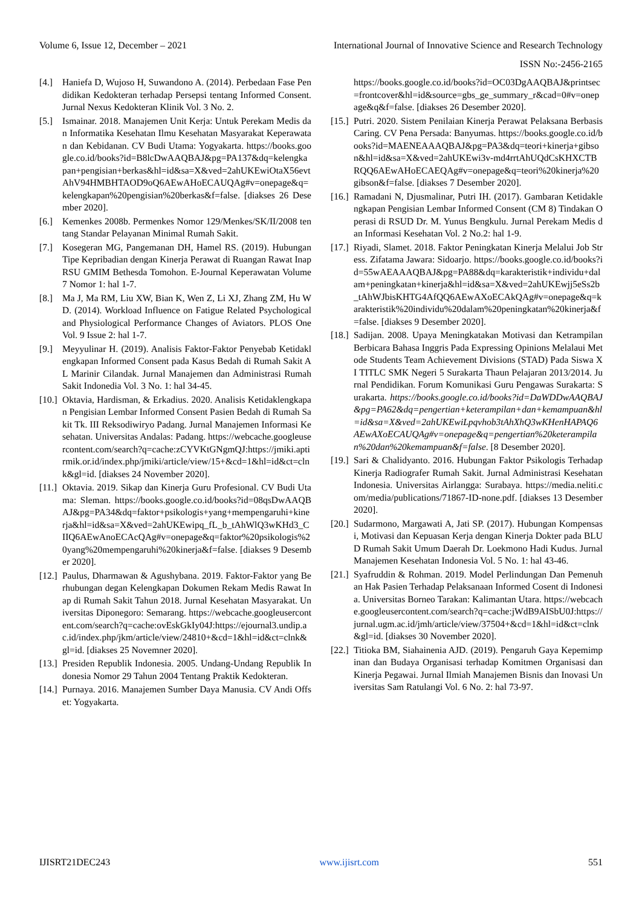Volume 6, Issue 12, December – 2021 International Journal of Innovative Science and Research Technology
ISSN No:-2456-2165
[4.] Haniefa D, Wujoso H, Suwandono A. (2014). Perbedaan Fase Pendidikan Kedokteran terhadap Persepsi tentang Informed Consent. Jurnal Nexus Kedokteran Klinik Vol. 3 No. 2.
[5.] Ismainar. 2018. Manajemen Unit Kerja: Untuk Perekam Medis dan Informatika Kesehatan Ilmu Kesehatan Masyarakat Keperawatan dan Kebidanan. CV Budi Utama: Yogyakarta. https://books.google.co.id/books?id=B8lcDwAAQBAJ&pg=PA137&dq=kelengkapan+pengisian+berkas&hl=id&sa=X&ved=2ahUKEwiOtaX56evtAhV94HMBHTAOD9oQ6AEwAHoECAUQAg#v=onepage&q=kelengkapan%20pengisian%20berkas&f=false. [diakses 26 Desember 2020].
[6.] Kemenkes 2008b. Permenkes Nomor 129/Menkes/SK/II/2008 tentang Standar Pelayanan Minimal Rumah Sakit.
[7.] Kosegeran MG, Pangemanan DH, Hamel RS. (2019). Hubungan Tipe Kepribadian dengan Kinerja Perawat di Ruangan Rawat Inap RSU GMIM Bethesda Tomohon. E-Journal Keperawatan Volume 7 Nomor 1: hal 1-7.
[8.] Ma J, Ma RM, Liu XW, Bian K, Wen Z, Li XJ, Zhang ZM, Hu WD. (2014). Workload Influence on Fatigue Related Psychological and Physiological Performance Changes of Aviators. PLOS One Vol. 9 Issue 2: hal 1-7.
[9.] Meyyulinar H. (2019). Analisis Faktor-Faktor Penyebab Ketidaklengkapan Informed Consent pada Kasus Bedah di Rumah Sakit AL Marinir Cilandak. Jurnal Manajemen dan Administrasi Rumah Sakit Indonedia Vol. 3 No. 1: hal 34-45.
[10.] Oktavia, Hardisman, & Erkadius. 2020. Analisis Ketidaklengkapan Pengisian Lembar Informed Consent Pasien Bedah di Rumah Sakit Tk. III Reksodiwiryo Padang. Jurnal Manajemen Informasi Kesehatan. Universitas Andalas: Padang. https://webcache.googleusercontent.com/search?q=cache:zCYVKtGNgmQJ:https://jmiki.aptirmik.or.id/index.php/jmiki/article/view/15+&cd=1&hl=id&ct=clnk&gl=id. [diakses 24 November 2020].
[11.] Oktavia. 2019. Sikap dan Kinerja Guru Profesional. CV Budi Utama: Sleman. https://books.google.co.id/books?id=08qsDwAAQBAJ&pg=PA34&dq=faktor+psikologis+yang+mempengaruhi+kinerja&hl=id&sa=X&ved=2ahUKEwipq_fL_b_tAhWlQ3wKHd3_CIIQ6AEwAnoECAcQAg#v=onepage&q=faktor%20psikologis%20yang%20mempengaruhi%20kinerja&f=false. [diakses 9 Desember 2020].
[12.] Paulus, Dharmawan & Agushybana. 2019. Faktor-Faktor yang Berhubungan degan Kelengkapan Dokumen Rekam Medis Rawat Inap di Rumah Sakit Tahun 2018. Jurnal Kesehatan Masyarakat. Universitas Diponegoro: Semarang. https://webcache.googleusercontent.com/search?q=cache:ovEskGkIy04J:https://ejournal3.undip.ac.id/index.php/jkm/article/view/24810+&cd=1&hl=id&ct=clnk&gl=id. [diakses 25 Novemner 2020].
[13.] Presiden Republik Indonesia. 2005. Undang-Undang Republik Indonesia Nomor 29 Tahun 2004 Tentang Praktik Kedokteran.
[14.] Purnaya. 2016. Manajemen Sumber Daya Manusia. CV Andi Offset: Yogyakarta.
https://books.google.co.id/books?id=OC03DgAAQBAJ&printsec=frontcover&hl=id&source=gbs_ge_summary_r&cad=0#v=onepage&q&f=false. [diakses 26 Desember 2020].
[15.] Putri. 2020. Sistem Penilaian Kinerja Perawat Pelaksana Berbasis Caring. CV Pena Persada: Banyumas. https://books.google.co.id/books?id=MAENEAAAQBAJ&pg=PA3&dq=teori+kinerja+gibson&hl=id&sa=X&ved=2ahUKEwi3v-md4rrtAhUQdCsKHXCTBRQQ6AEwAHoECAEQAg#v=onepage&q=teori%20kinerja%20gibson&f=false. [diakses 7 Desember 2020].
[16.] Ramadani N, Djusmalinar, Putri IH. (2017). Gambaran Ketidaklengkapan Pengisian Lembar Informed Consent (CM 8) Tindakan Operasi di RSUD Dr. M. Yunus Bengkulu. Jurnal Perekam Medis dan Informasi Kesehatan Vol. 2 No.2: hal 1-9.
[17.] Riyadi, Slamet. 2018. Faktor Peningkatan Kinerja Melalui Job Stress. Zifatama Jawara: Sidoarjo. https://books.google.co.id/books?id=55wAEAAAQBAJ&pg=PA88&dq=karakteristik+individu+dalam+peningkatan+kinerja&hl=id&sa=X&ved=2ahUKEwjj5eSs2b_tAhWJbisKHTG4AfQQ6AEwAXoECAkQAg#v=onepage&q=karakteristik%20individu%20dalam%20peningkatan%20kinerja&f=false. [diakses 9 Desember 2020].
[18.] Sadijan. 2008. Upaya Meningkatakan Motivasi dan Ketrampilan Berbicara Bahasa Inggris Pada Expressing Opinions Melalaui Metode Students Team Achievement Divisions (STAD) Pada Siswa XI TITLC SMK Negeri 5 Surakarta Thaun Pelajaran 2013/2014. Jurnal Pendidikan. Forum Komunikasi Guru Pengawas Surakarta: Surakarta. https://books.google.co.id/books?id=DaWDDwAAQBAJ&pg=PA62&dq=pengertian+keterampilan+dan+kemampuan&hl=id&sa=X&ved=2ahUKEwiLpqvhob3tAhXhQ3wKHenHAPAQ6AEwAXoECAUQAg#v=onepage&q=pengertian%20keterampilan%20dan%20kemampuan&f=false. [8 Desember 2020].
[19.] Sari & Chalidyanto. 2016. Hubungan Faktor Psikologis Terhadap Kinerja Radiografer Rumah Sakit. Jurnal Administrasi Kesehatan Indonesia. Universitas Airlangga: Surabaya. https://media.neliti.com/media/publications/71867-ID-none.pdf. [diakses 13 Desember 2020].
[20.] Sudarmono, Margawati A, Jati SP. (2017). Hubungan Kompensasi, Motivasi dan Kepuasan Kerja dengan Kinerja Dokter pada BLUD Rumah Sakit Umum Daerah Dr. Loekmono Hadi Kudus. Jurnal Manajemen Kesehatan Indonesia Vol. 5 No. 1: hal 43-46.
[21.] Syafruddin & Rohman. 2019. Model Perlindungan Dan Pemenuhan Hak Pasien Terhadap Pelaksanaan Informed Cosent di Indonesia. Universitas Borneo Tarakan: Kalimantan Utara. https://webcache.googleusercontent.com/search?q=cache:jWdB9AISbU0J:https://jurnal.ugm.ac.id/jmh/article/view/37504+&cd=1&hl=id&ct=clnk&gl=id. [diakses 30 November 2020].
[22.] Titioka BM, Siahainenia AJD. (2019). Pengaruh Gaya Kepemimpinan dan Budaya Organisasi terhadap Komitmen Organisasi dan Kinerja Pegawai. Jurnal Ilmiah Manajemen Bisnis dan Inovasi Universitas Sam Ratulangi Vol. 6 No. 2: hal 73-97.
IJISRT21DEC243 www.ijisrt.com 551